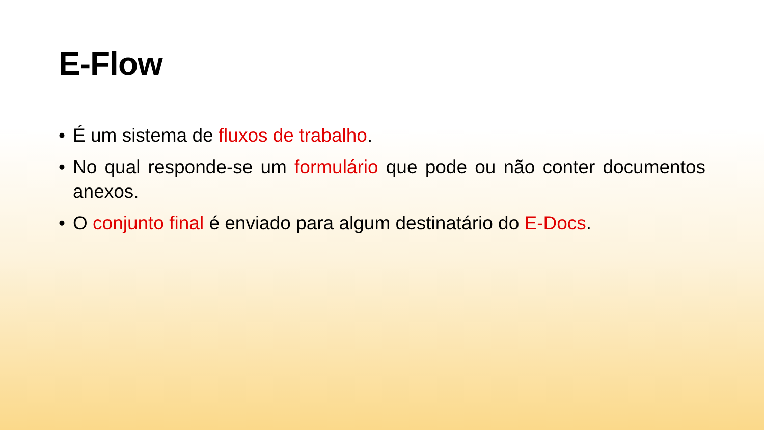E-Flow
• É um sistema de fluxos de trabalho.
• No qual responde-se um formulário que pode ou não conter documentos anexos.
• O conjunto final é enviado para algum destinatário do E-Docs.